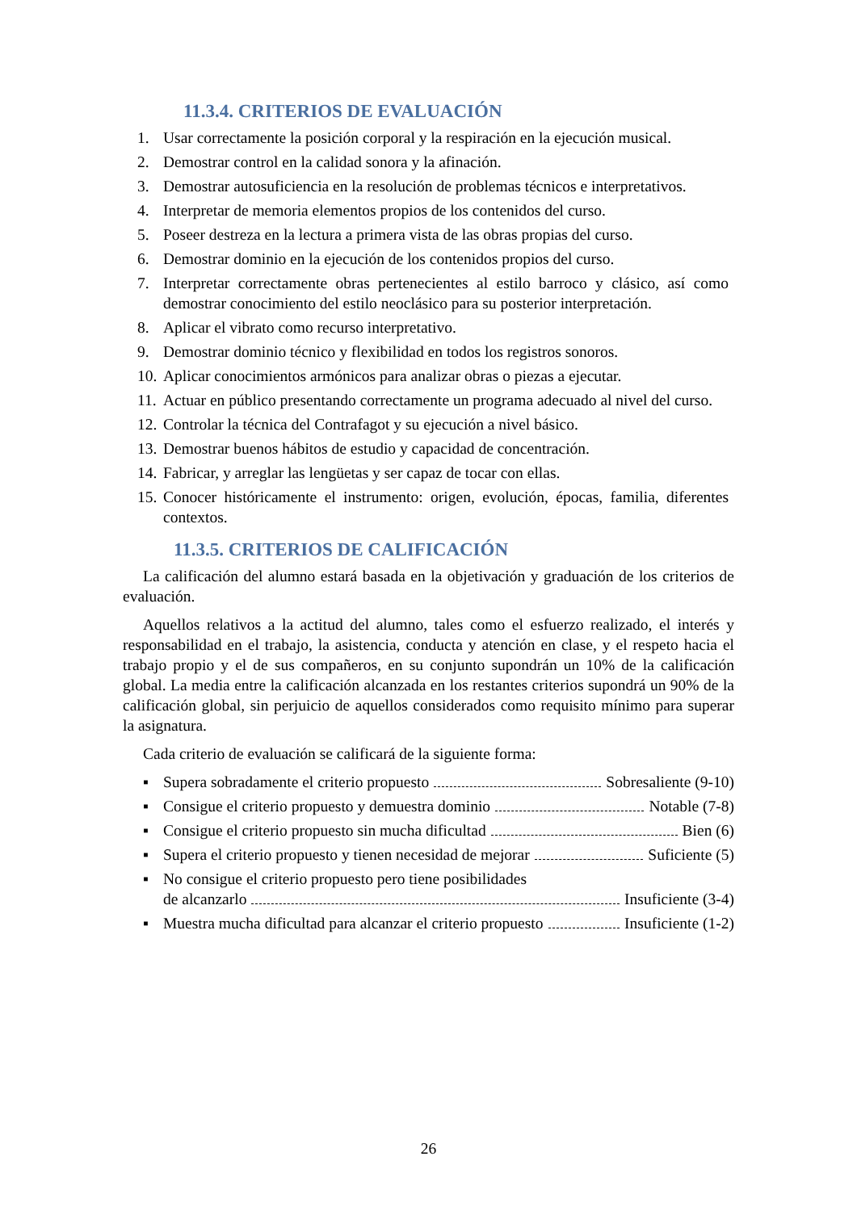11.3.4. CRITERIOS DE EVALUACIÓN
1. Usar correctamente la posición corporal y la respiración en la ejecución musical.
2. Demostrar control en la calidad sonora y la afinación.
3. Demostrar autosuficiencia en la resolución de problemas técnicos e interpretativos.
4. Interpretar de memoria elementos propios de los contenidos del curso.
5. Poseer destreza en la lectura a primera vista de las obras propias del curso.
6. Demostrar dominio en la ejecución de los contenidos propios del curso.
7. Interpretar correctamente obras pertenecientes al estilo barroco y clásico, así como demostrar conocimiento del estilo neoclásico para su posterior interpretación.
8. Aplicar el vibrato como recurso interpretativo.
9. Demostrar dominio técnico y flexibilidad en todos los registros sonoros.
10. Aplicar conocimientos armónicos para analizar obras o piezas a ejecutar.
11. Actuar en público presentando correctamente un programa adecuado al nivel del curso.
12. Controlar la técnica del Contrafagot y su ejecución a nivel básico.
13. Demostrar buenos hábitos de estudio y capacidad de concentración.
14. Fabricar, y arreglar las lengüetas y ser capaz de tocar con ellas.
15. Conocer históricamente el instrumento: origen, evolución, épocas, familia, diferentes contextos.
11.3.5. CRITERIOS DE CALIFICACIÓN
La calificación del alumno estará basada en la objetivación y graduación de los criterios de evaluación.
Aquellos relativos a la actitud del alumno, tales como el esfuerzo realizado, el interés y responsabilidad en el trabajo, la asistencia, conducta y atención en clase, y el respeto hacia el trabajo propio y el de sus compañeros, en su conjunto supondrán un 10% de la calificación global. La media entre la calificación alcanzada en los restantes criterios supondrá un 90% de la calificación global, sin perjuicio de aquellos considerados como requisito mínimo para superar la asignatura.
Cada criterio de evaluación se calificará de la siguiente forma:
▪ Supera sobradamente el criterio propuesto Sobresaliente (9-10)
▪ Consigue el criterio propuesto y demuestra dominio Notable (7-8)
▪ Consigue el criterio propuesto sin mucha dificultad Bien (6)
▪ Supera el criterio propuesto y tienen necesidad de mejorar Suficiente (5)
▪ No consigue el criterio propuesto pero tiene posibilidades
de alcanzarlo Insuficiente (3-4)
▪ Muestra mucha dificultad para alcanzar el criterio propuesto Insuficiente (1-2)
26